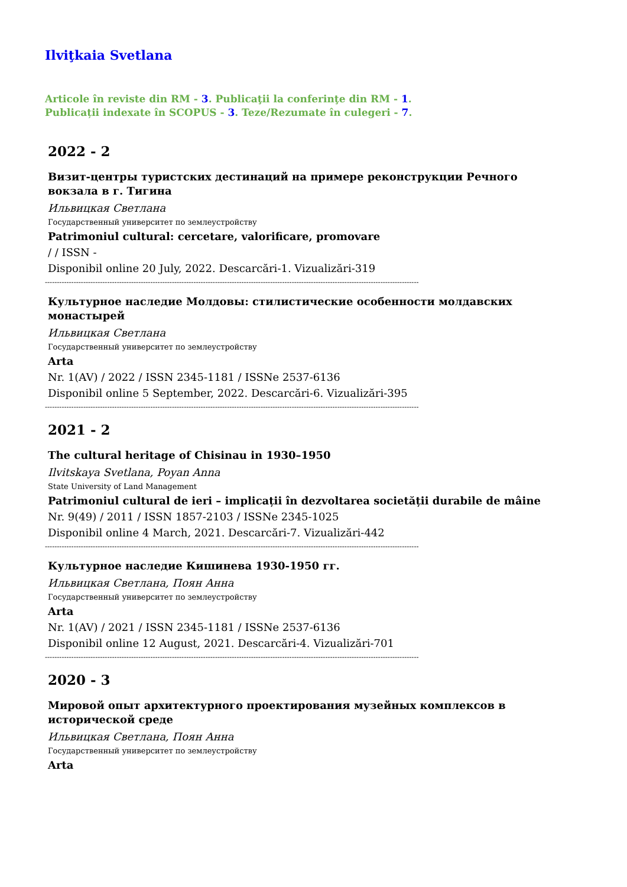Ilviţkaia Svetlana
Articole în reviste din RM - 3. Publicaţii la conferinţe din RM - 1.
Publicații indexate în SCOPUS - 3. Teze/Rezumate în culegeri - 7.
2022 - 2
Визит-центры туристских дестинаций на примере реконструкции Речного вокзала в г. Тигина
Ильвицкая Светлана
Государственный университет по землеустройству
Patrimoniul cultural: cercetare, valorificare, promovare
/ / ISSN -
Disponibil online 20 July, 2022. Descarcări-1. Vizualizări-319
------------------------------------------------------------------------------------------------------------------------------------------------------------
Культурное наследие Молдовы: стилистические особенности молдавских монастырей
Ильвицкая Светлана
Государственный университет по землеустройству
Arta
Nr. 1(AV) / 2022 / ISSN 2345-1181 / ISSNe 2537-6136
Disponibil online 5 September, 2022. Descarcări-6. Vizualizări-395
------------------------------------------------------------------------------------------------------------------------------------------------------------
2021 - 2
The cultural heritage of Chisinau in 1930–1950
Ilvitskaya Svetlana, Poyan Anna
State University of Land Management
Patrimoniul cultural de ieri – implicații în dezvoltarea societății durabile de mâine
Nr. 9(49) / 2011 / ISSN 1857-2103 / ISSNe 2345-1025
Disponibil online 4 March, 2021. Descarcări-7. Vizualizări-442
------------------------------------------------------------------------------------------------------------------------------------------------------------
Культурное наследие Кишинева 1930-1950 гг.
Ильвицкая Светлана, Поян Анна
Государственный университет по землеустройству
Arta
Nr. 1(AV) / 2021 / ISSN 2345-1181 / ISSNe 2537-6136
Disponibil online 12 August, 2021. Descarcări-4. Vizualizări-701
------------------------------------------------------------------------------------------------------------------------------------------------------------
2020 - 3
Мировой опыт архитектурного проектирования музейных комплексов в исторической среде
Ильвицкая Светлана, Поян Анна
Государственный университет по землеустройству
Arta